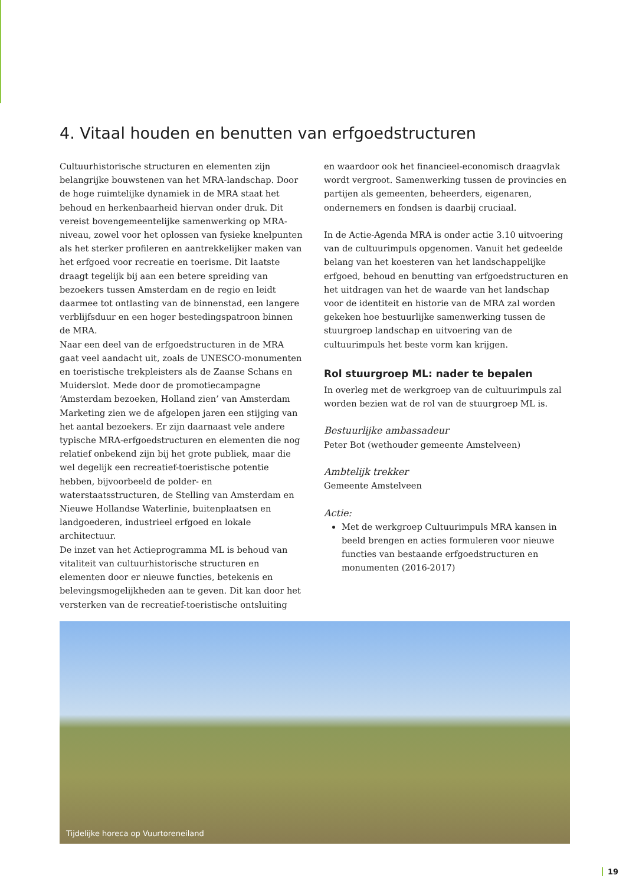4. Vitaal houden en benutten van erfgoedstructuren
Cultuurhistorische structuren en elementen zijn belangrijke bouwstenen van het MRA-landschap. Door de hoge ruimtelijke dynamiek in de MRA staat het behoud en herkenbaarheid hiervan onder druk. Dit vereist bovengemeentelijke samenwerking op MRA-niveau, zowel voor het oplossen van fysieke knelpunten als het sterker profileren en aantrekkelijker maken van het erfgoed voor recreatie en toerisme. Dit laatste draagt tegelijk bij aan een betere spreiding van bezoekers tussen Amsterdam en de regio en leidt daarmee tot ontlasting van de binnenstad, een langere verblijfsduur en een hoger bestedingspatroon binnen de MRA.
Naar een deel van de erfgoedstructuren in de MRA gaat veel aandacht uit, zoals de UNESCO-monumenten en toeristische trekpleisters als de Zaanse Schans en Muiderslot. Mede door de promotiecampagne ‘Amsterdam bezoeken, Holland zien’ van Amsterdam Marketing zien we de afgelopen jaren een stijging van het aantal bezoekers. Er zijn daarnaast vele andere typische MRA-erfgoedstructuren en elementen die nog relatief onbekend zijn bij het grote publiek, maar die wel degelijk een recreatief-toeristische potentie hebben, bijvoorbeeld de polder- en waterstaatsstructuren, de Stelling van Amsterdam en Nieuwe Hollandse Waterlinie, buitenplaatsen en landgoederen, industrieel erfgoed en lokale architectuur.
De inzet van het Actieprogramma ML is behoud van vitaliteit van cultuurhistorische structuren en elementen door er nieuwe functies, betekenis en belevingsmogelijkheden aan te geven. Dit kan door het versterken van de recreatief-toeristische ontsluiting
en waardoor ook het financieel-economisch draagvlak wordt vergroot. Samenwerking tussen de provincies en partijen als gemeenten, beheerders, eigenaren, ondernemers en fondsen is daarbij cruciaal.
In de Actie-Agenda MRA is onder actie 3.10 uitvoering van de cultuurimpuls opgenomen. Vanuit het gedeelde belang van het koesteren van het landschappelijke erfgoed, behoud en benutting van erfgoedstructuren en het uitdragen van het de waarde van het landschap voor de identiteit en historie van de MRA zal worden gekeken hoe bestuurlijke samenwerking tussen de stuurgroep landschap en uitvoering van de cultuurimpuls het beste vorm kan krijgen.
Rol stuurgroep ML: nader te bepalen
In overleg met de werkgroep van de cultuurimpuls zal worden bezien wat de rol van de stuurgroep ML is.
Bestuurlijke ambassadeur
Peter Bot (wethouder gemeente Amstelveen)
Ambtelijk trekker
Gemeente Amstelveen
Actie:
Met de werkgroep Cultuurimpuls MRA kansen in beeld brengen en acties formuleren voor nieuwe functies van bestaande erfgoedstructuren en monumenten (2016-2017)
Tijdelijke horeca op Vuurtoreneiland
19